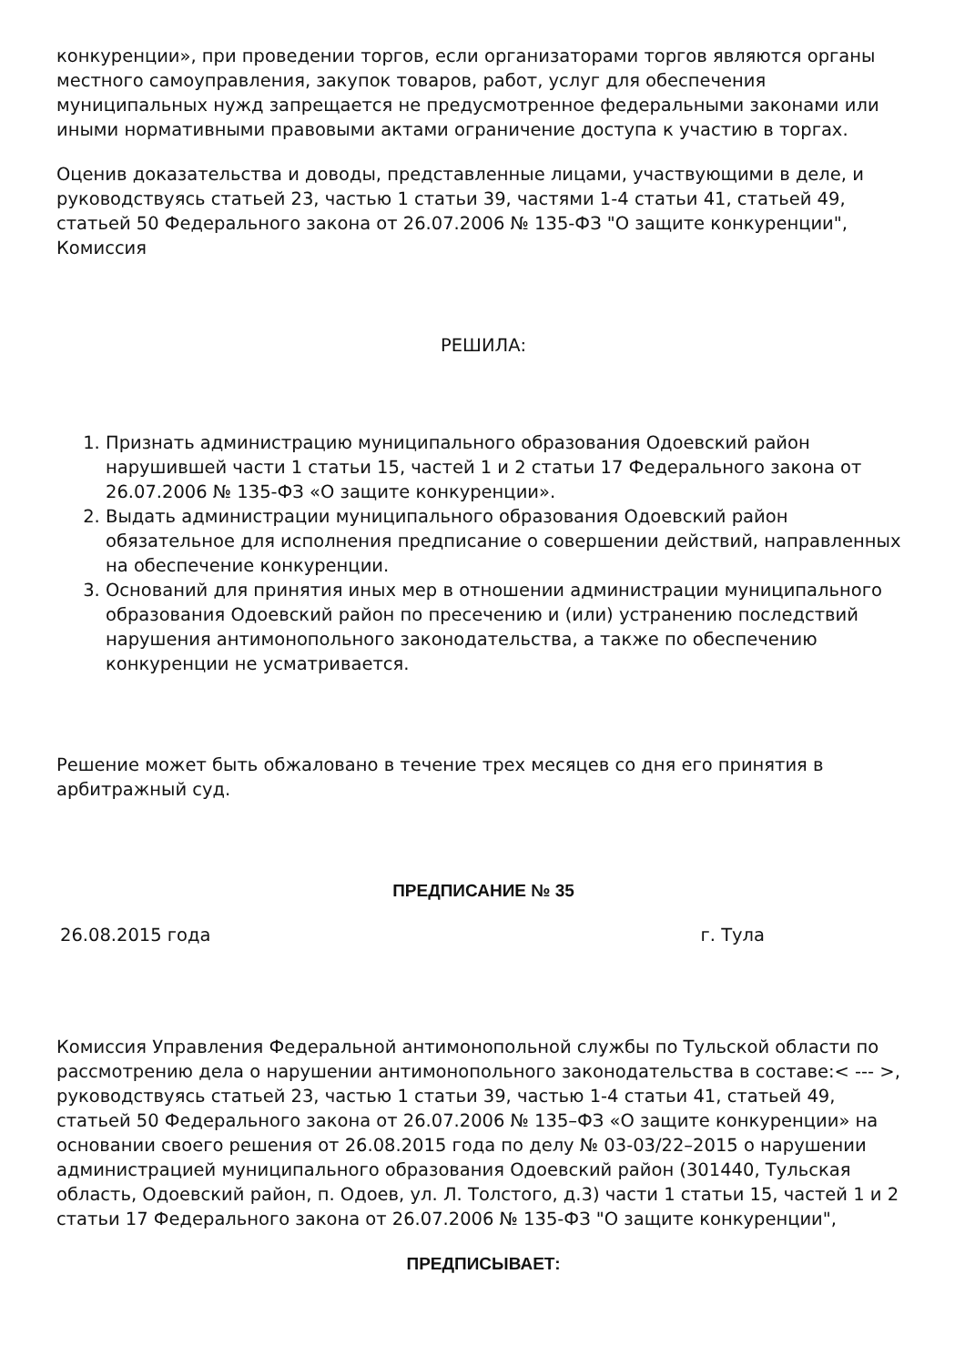конкуренции», при проведении торгов, если организаторами торгов являются органы местного самоуправления, закупок товаров, работ, услуг для обеспечения муниципальных нужд запрещается не предусмотренное федеральными законами или иными нормативными правовыми актами ограничение доступа к участию в торгах.
Оценив доказательства и доводы, представленные лицами, участвующими в деле, и руководствуясь статьей 23, частью 1 статьи 39, частями 1-4 статьи 41, статьей 49, статьей 50 Федерального закона от 26.07.2006 № 135-ФЗ "О защите конкуренции", Комиссия
РЕШИЛА:
1. Признать администрацию муниципального образования Одоевский район нарушившей части 1 статьи 15, частей 1 и 2 статьи 17 Федерального закона от 26.07.2006 № 135-ФЗ «О защите конкуренции».
2. Выдать администрации муниципального образования Одоевский район обязательное для исполнения предписание о совершении действий, направленных на обеспечение конкуренции.
3. Оснований для принятия иных мер в отношении администрации муниципального образования Одоевский район по пресечению и (или) устранению последствий нарушения антимонопольного законодательства, а также по обеспечению конкуренции не усматривается.
Решение может быть обжаловано в течение трех месяцев со дня его принятия в арбитражный суд.
ПРЕДПИСАНИЕ № 35
26.08.2015 года г. Тула
Комиссия Управления Федеральной антимонопольной службы по Тульской области по рассмотрению дела о нарушении антимонопольного законодательства в составе:< --- >, руководствуясь статьей 23, частью 1 статьи 39, частью 1-4 статьи 41, статьей 49, статьей 50 Федерального закона от 26.07.2006 № 135–ФЗ «О защите конкуренции» на основании своего решения от 26.08.2015 года по делу № 03-03/22–2015 о нарушении администрацией муниципального образования Одоевский район (301440, Тульская область, Одоевский район, п. Одоев, ул. Л. Толстого, д.3) части 1 статьи 15, частей 1 и 2 статьи 17 Федерального закона от 26.07.2006 № 135-ФЗ "О защите конкуренции",
ПРЕДПИСЫВАЕТ: